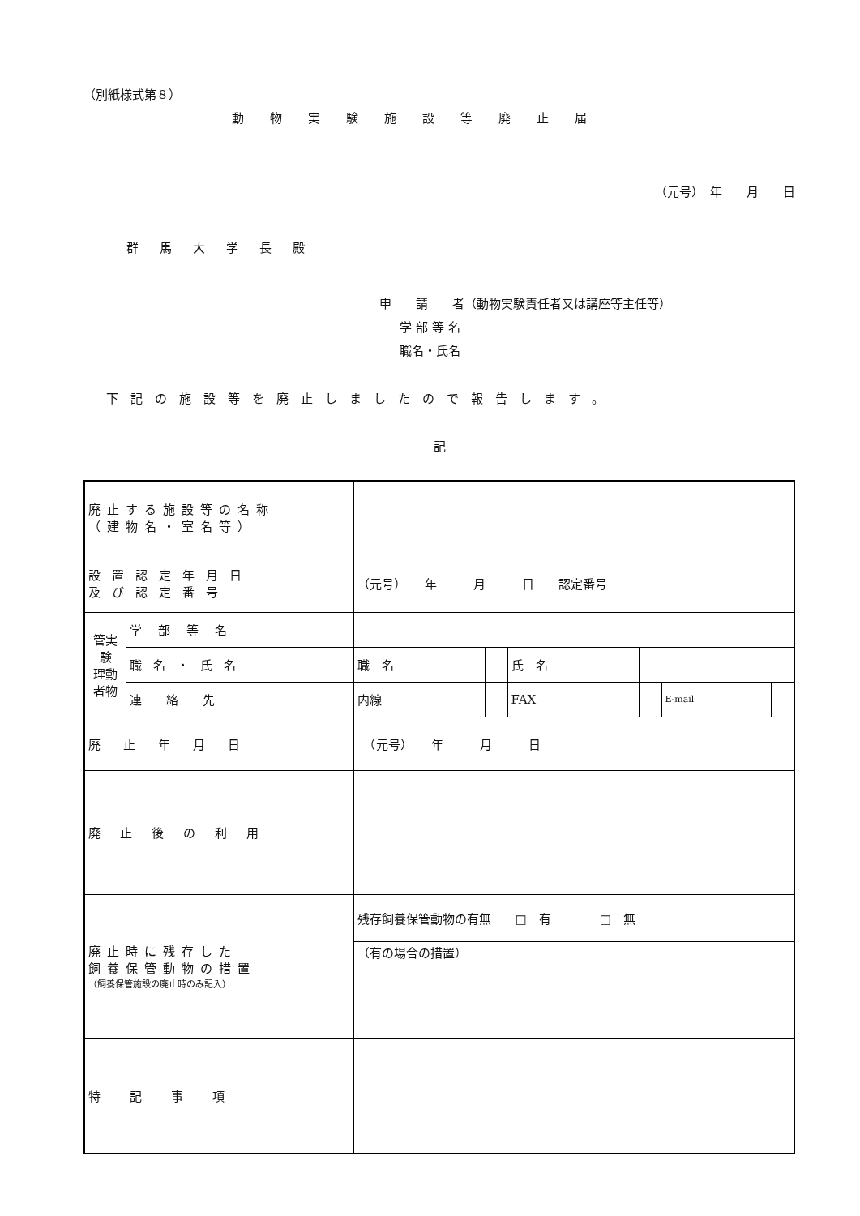（別紙様式第８）
動物実験施設等廃止届
（元号）　年　　月　　日
群馬大学長殿
申　　請　　者（動物実験責任者又は講座等主任等）
学部等名
職名・氏名
下記の施設等を廃止しましたので報告します。
記
| 廃止する施設等の名称 （建物名・室名等） | | | | | | | |
| 設置認定年月日 及び認定番号 | | （元号） 年 月 日 認定番号 | | | | | |
| 管実 験 理動 者物 | 学部等名 | | | | | | |
| | 職名・氏名 | 職 名 | | 氏 名 | | | |
| | 連絡先 | 内線 | | FAX | | E‐mail | |
| 廃止年月日 | | （元号） 年 月 日 | | | | | |
| 廃止後の利用 | | | | | | | |
| 廃止時に残存した 飼養保管動物の措置 （飼養保管施設の廃止時のみ記入） | | 残存飼養保管動物の有無 □ 有 □ 無 | | | | | |
| | | （有の場合の措置） | | | | | |
| 特記事項 | | | | | | | |